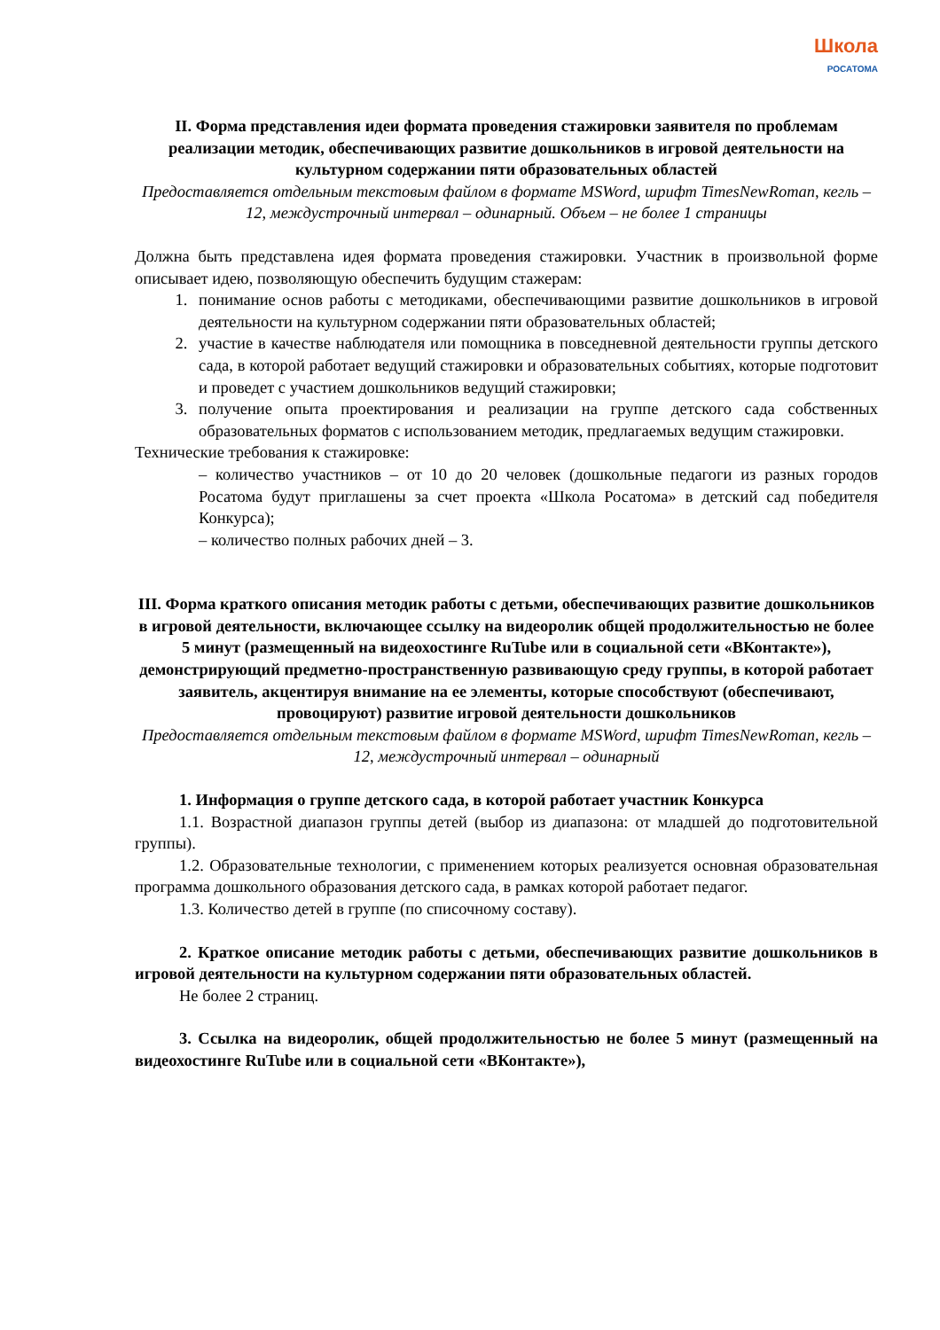Школа
РОСАТОМА
II. Форма представления идеи формата проведения стажировки заявителя по проблемам реализации методик, обеспечивающих развитие дошкольников в игровой деятельности на культурном содержании пяти образовательных областей
Предоставляется отдельным текстовым файлом в формате MSWord, шрифт TimesNewRoman, кегль – 12, междустрочный интервал – одинарный. Объем – не более 1 страницы
Должна быть представлена идея формата проведения стажировки. Участник в произвольной форме описывает идею, позволяющую обеспечить будущим стажерам:
1. понимание основ работы с методиками, обеспечивающими развитие дошкольников в игровой деятельности на культурном содержании пяти образовательных областей;
2. участие в качестве наблюдателя или помощника в повседневной деятельности группы детского сада, в которой работает ведущий стажировки и образовательных событиях, которые подготовит и проведет с участием дошкольников ведущий стажировки;
3. получение опыта проектирования и реализации на группе детского сада собственных образовательных форматов с использованием методик, предлагаемых ведущим стажировки.
Технические требования к стажировке:
– количество участников – от 10 до 20 человек (дошкольные педагоги из разных городов Росатома будут приглашены за счет проекта «Школа Росатома» в детский сад победителя Конкурса);
– количество полных рабочих дней – 3.
III. Форма краткого описания методик работы с детьми, обеспечивающих развитие дошкольников в игровой деятельности, включающее ссылку на видеоролик общей продолжительностью не более 5 минут (размещенный на видеохостинге RuTube или в социальной сети «ВКонтакте»), демонстрирующий предметно-пространственную развивающую среду группы, в которой работает заявитель, акцентируя внимание на ее элементы, которые способствуют (обеспечивают, провоцируют) развитие игровой деятельности дошкольников
Предоставляется отдельным текстовым файлом в формате MSWord, шрифт TimesNewRoman, кегль – 12, междустрочный интервал – одинарный
1. Информация о группе детского сада, в которой работает участник Конкурса
1.1. Возрастной диапазон группы детей (выбор из диапазона: от младшей до подготовительной группы).
1.2. Образовательные технологии, с применением которых реализуется основная образовательная программа дошкольного образования детского сада, в рамках которой работает педагог.
1.3. Количество детей в группе (по списочному составу).
2. Краткое описание методик работы с детьми, обеспечивающих развитие дошкольников в игровой деятельности на культурном содержании пяти образовательных областей.
Не более 2 страниц.
3. Ссылка на видеоролик, общей продолжительностью не более 5 минут (размещенный на видеохостинге RuTube или в социальной сети «ВКонтакте»),